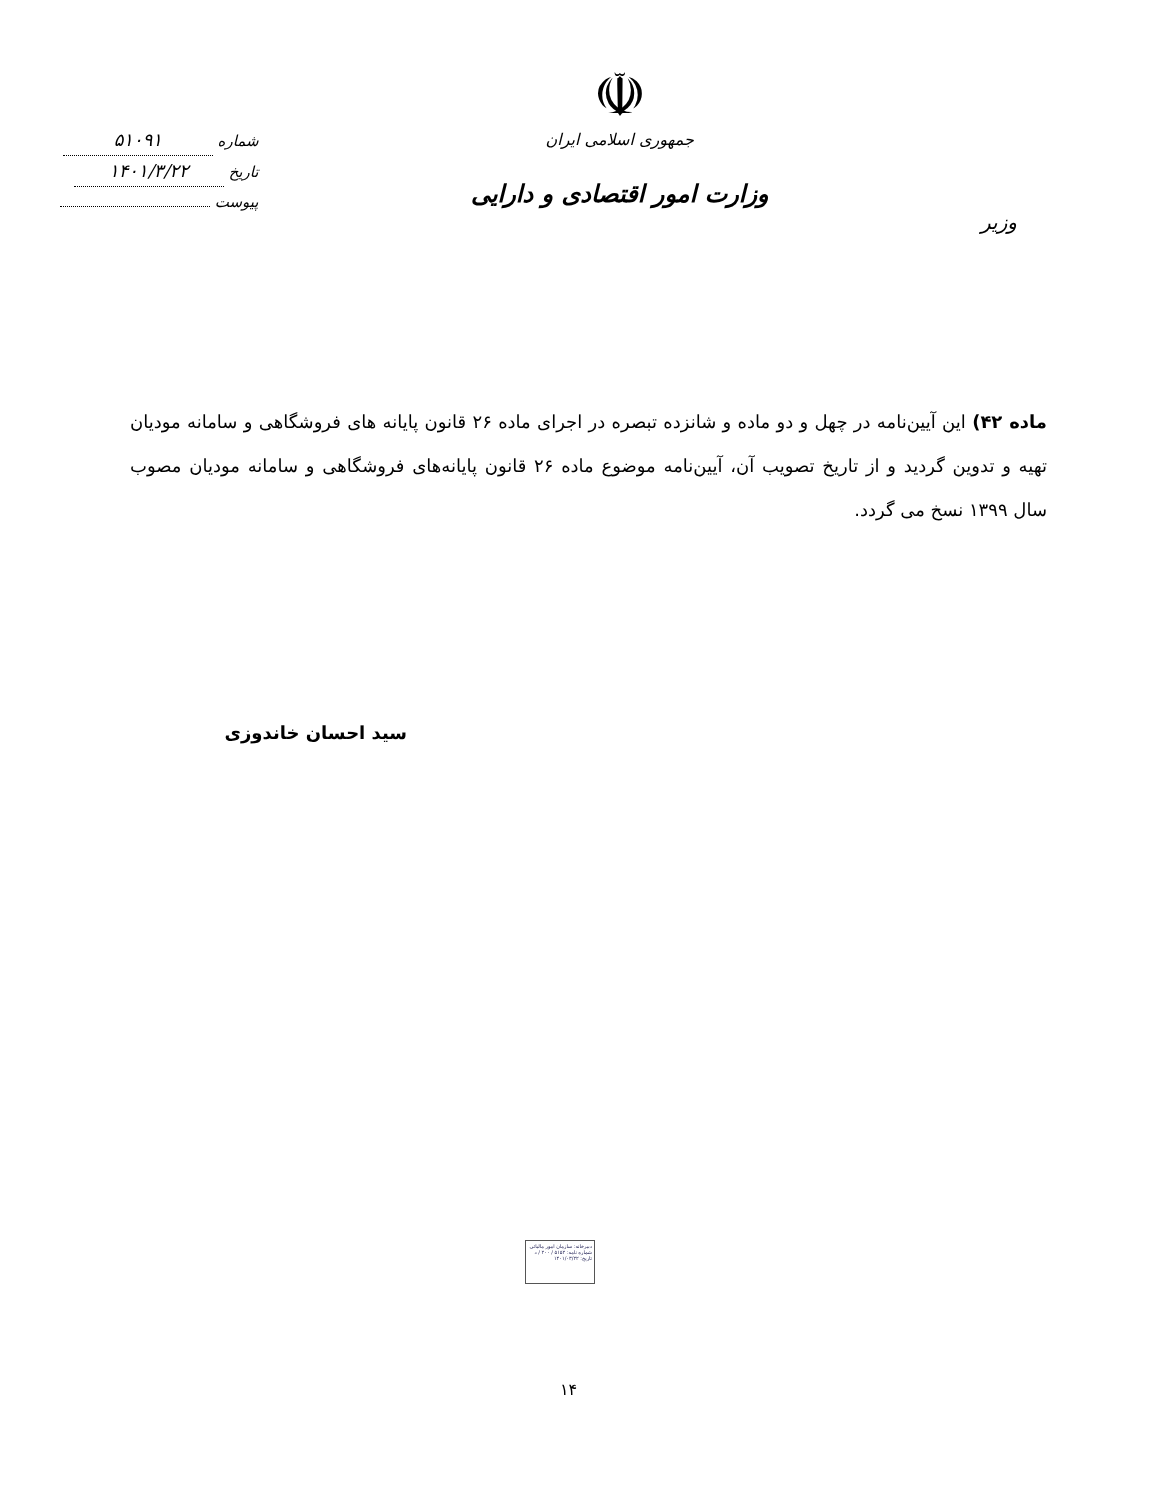وزیر
☫
جمهوری اسلامی ایران
وزارت امور اقتصادی و دارایی
شماره ۵۱۰۹۱
تاریخ ۱۴۰۱/۳/۲۲
پیوست
ماده ۴۲) این آیین‌نامه در چهل و دو ماده و شانزده تبصره در اجرای ماده ۲۶ قانون پایانه های فروشگاهی و سامانه مودیان تهیه و تدوین گردید و از تاریخ تصویب آن، آیین‌نامه موضوع ماده ۲۶ قانون پایانه‌های فروشگاهی و سامانه مودیان مصوب سال ۱۳۹۹ نسخ می گردد.
سید احسان خاندوزی
دبیرخانه: سازمان امور مالیاتی
شماره نامه: ۵۱۵۲ / ۲۰۰ / د
تاریخ: ۱۴۰۱/۰۳/۲۲
۱۴